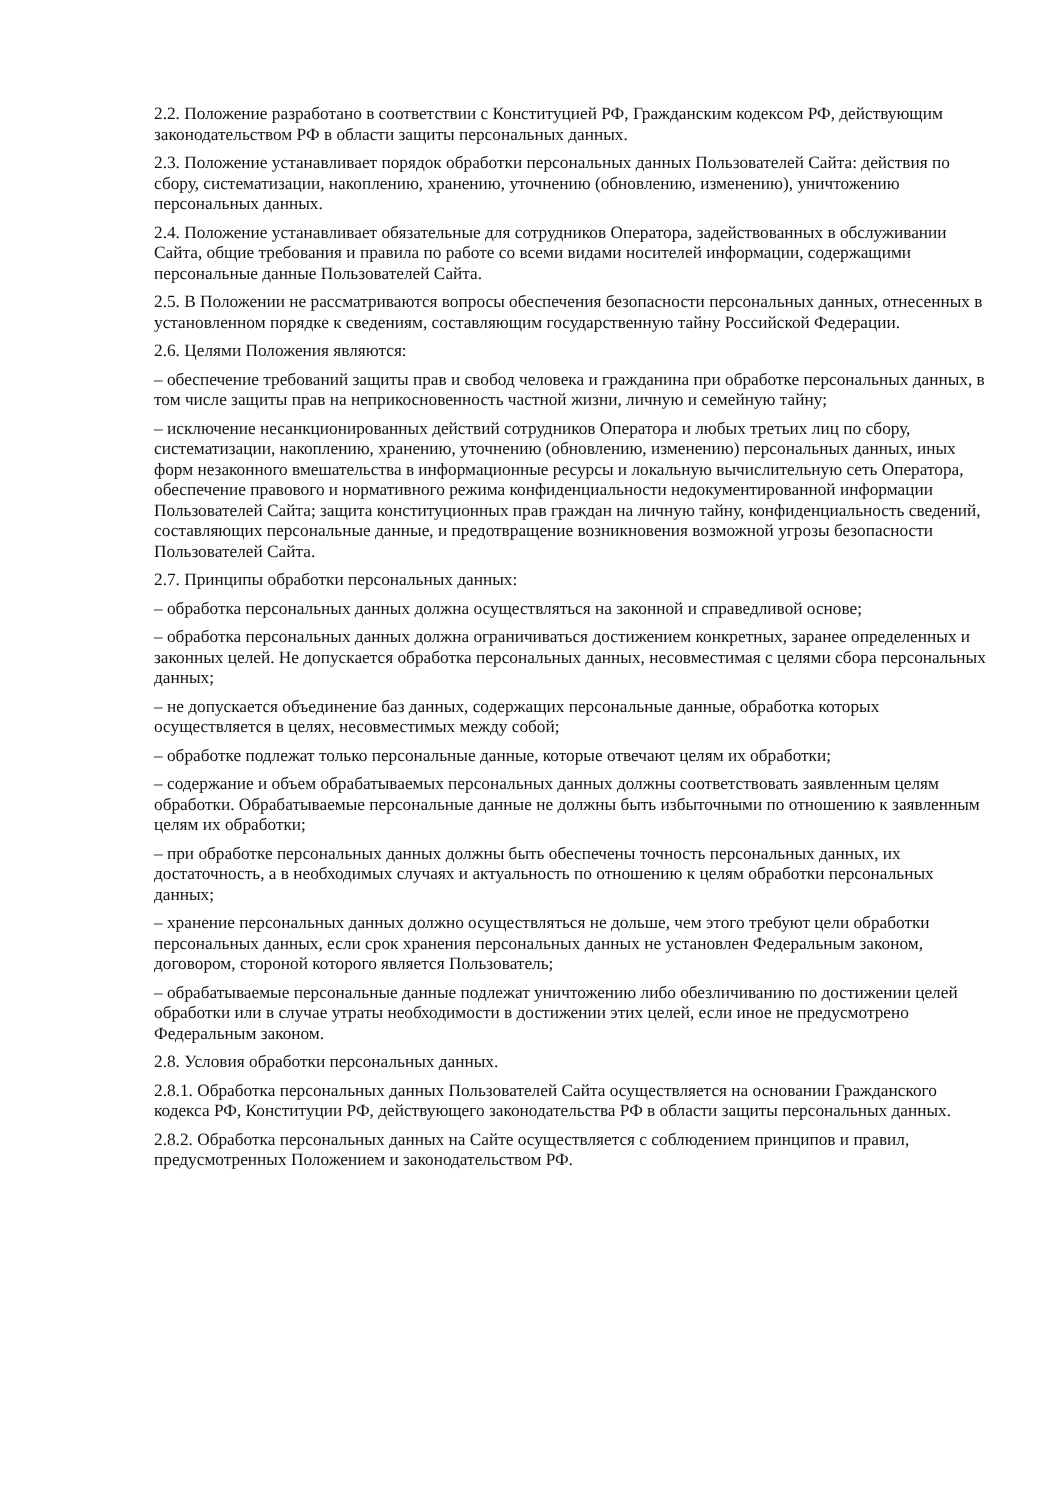2.2. Положение разработано в соответствии с Конституцией РФ, Гражданским кодексом РФ, действующим законодательством РФ в области защиты персональных данных.
2.3. Положение устанавливает порядок обработки персональных данных Пользователей Сайта: действия по сбору, систематизации, накоплению, хранению, уточнению (обновлению, изменению), уничтожению персональных данных.
2.4. Положение устанавливает обязательные для сотрудников Оператора, задействованных в обслуживании Сайта, общие требования и правила по работе со всеми видами носителей информации, содержащими персональные данные Пользователей Сайта.
2.5. В Положении не рассматриваются вопросы обеспечения безопасности персональных данных, отнесенных в установленном порядке к сведениям, составляющим государственную тайну Российской Федерации.
2.6. Целями Положения являются:
– обеспечение требований защиты прав и свобод человека и гражданина при обработке персональных данных, в том числе защиты прав на неприкосновенность частной жизни, личную и семейную тайну;
– исключение несанкционированных действий сотрудников Оператора и любых третьих лиц по сбору, систематизации, накоплению, хранению, уточнению (обновлению, изменению) персональных данных, иных форм незаконного вмешательства в информационные ресурсы и локальную вычислительную сеть Оператора, обеспечение правового и нормативного режима конфиденциальности недокументированной информации Пользователей Сайта; защита конституционных прав граждан на личную тайну, конфиденциальность сведений, составляющих персональные данные, и предотвращение возникновения возможной угрозы безопасности Пользователей Сайта.
2.7. Принципы обработки персональных данных:
– обработка персональных данных должна осуществляться на законной и справедливой основе;
– обработка персональных данных должна ограничиваться достижением конкретных, заранее определенных и законных целей. Не допускается обработка персональных данных, несовместимая с целями сбора персональных данных;
– не допускается объединение баз данных, содержащих персональные данные, обработка которых осуществляется в целях, несовместимых между собой;
– обработке подлежат только персональные данные, которые отвечают целям их обработки;
– содержание и объем обрабатываемых персональных данных должны соответствовать заявленным целям обработки. Обрабатываемые персональные данные не должны быть избыточными по отношению к заявленным целям их обработки;
– при обработке персональных данных должны быть обеспечены точность персональных данных, их достаточность, а в необходимых случаях и актуальность по отношению к целям обработки персональных данных;
– хранение персональных данных должно осуществляться не дольше, чем этого требуют цели обработки персональных данных, если срок хранения персональных данных не установлен Федеральным законом, договором, стороной которого является Пользователь;
– обрабатываемые персональные данные подлежат уничтожению либо обезличиванию по достижении целей обработки или в случае утраты необходимости в достижении этих целей, если иное не предусмотрено Федеральным законом.
2.8. Условия обработки персональных данных.
2.8.1. Обработка персональных данных Пользователей Сайта осуществляется на основании Гражданского кодекса РФ, Конституции РФ, действующего законодательства РФ в области защиты персональных данных.
2.8.2. Обработка персональных данных на Сайте осуществляется с соблюдением принципов и правил, предусмотренных Положением и законодательством РФ.